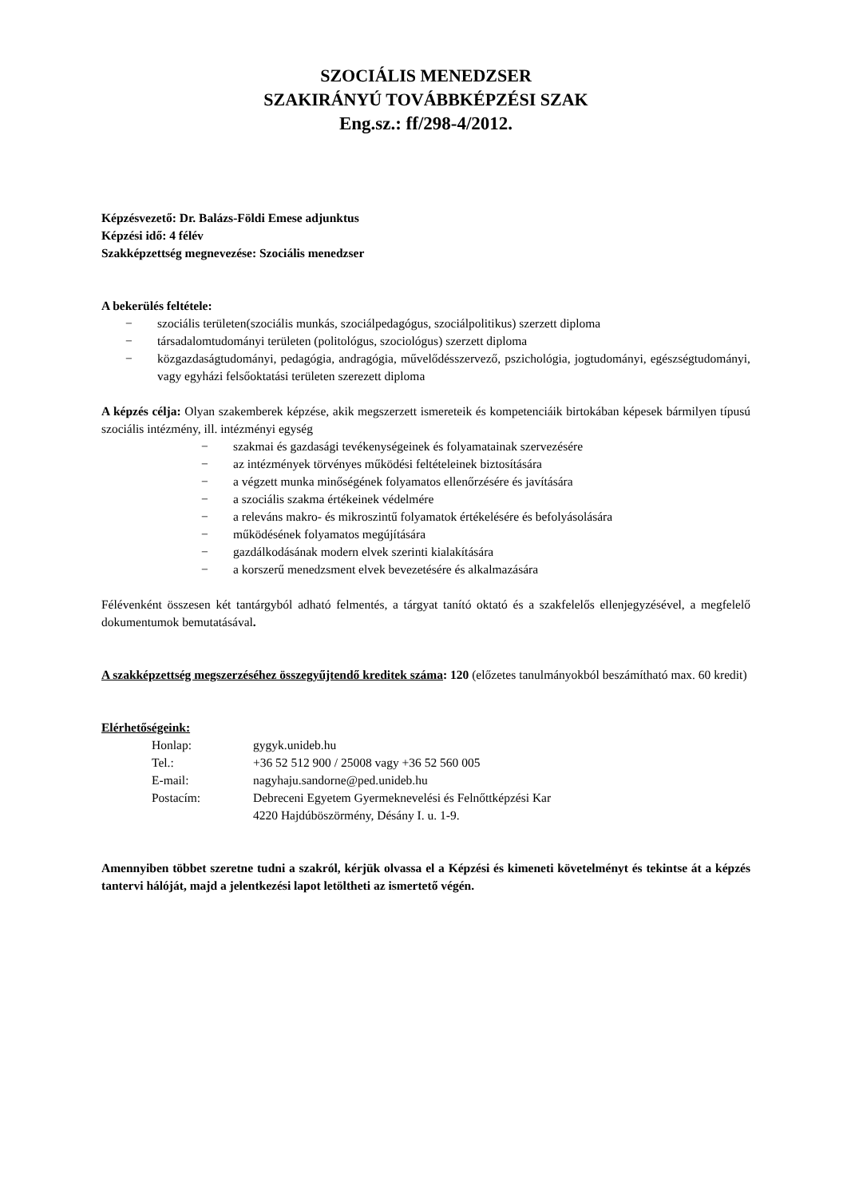SZOCIÁLIS MENEDZSER
SZAKIRÁNYÚ TOVÁBBKÉPZÉSI SZAK
Eng.sz.: ff/298-4/2012.
Képzésvezető: Dr. Balázs-Földi Emese adjunktus
Képzési idő: 4 félév
Szakképzettség megnevezése: Szociális menedzser
A bekerülés feltétele:
− szociális területen(szociális munkás, szociálpedagógus, szociálpolitikus) szerzett diploma
− társadalomtudományi területen (politológus, szociológus) szerzett diploma
− közgazdaságtudományi, pedagógia, andragógia, művelődésszervező, pszichológia, jogtudományi, egészségtudományi, vagy egyházi felsőoktatási területen szerezett diploma
A képzés célja: Olyan szakemberek képzése, akik megszerzett ismereteik és kompetenciáik birtokában képesek bármilyen típusú szociális intézmény, ill. intézményi egység
− szakmai és gazdasági tevékenységeinek és folyamatainak szervezésére
− az intézmények törvényes működési feltételeinek biztosítására
− a végzett munka minőségének folyamatos ellenőrzésére és javítására
− a szociális szakma értékeinek védelmére
− a releváns makro- és mikroszintű folyamatok értékelésére és befolyásolására
− működésének folyamatos megújítására
− gazdálkodásának modern elvek szerinti kialakítására
− a korszerű menedzsment elvek bevezetésére és alkalmazására
Félévenként összesen két tantárgyból adható felmentés, a tárgyat tanító oktató és a szakfelelős ellenjegyzésével, a megfelelő dokumentumok bemutatásával.
A szakképzettség megszerzéséhez összegyűjtendő kreditek száma: 120 (előzetes tanulmányokból beszámítható max. 60 kredit)
Elérhetőségeink:
| Honlap: | gygyk.unideb.hu |
| Tel.: | +36 52 512 900 / 25008 vagy +36 52 560 005 |
| E-mail: | nagyhaju.sandorne@ped.unideb.hu |
| Postacím: | Debreceni Egyetem Gyermeknevelési és Felnőttképzési Kar 4220 Hajdúböszörmény, Désány I. u. 1-9. |
Amennyiben többet szeretne tudni a szakról, kérjük olvassa el a Képzési és kimeneti követelményt és tekintse át a képzés tantervi hálóját, majd a jelentkezési lapot letöltheti az ismertető végén.